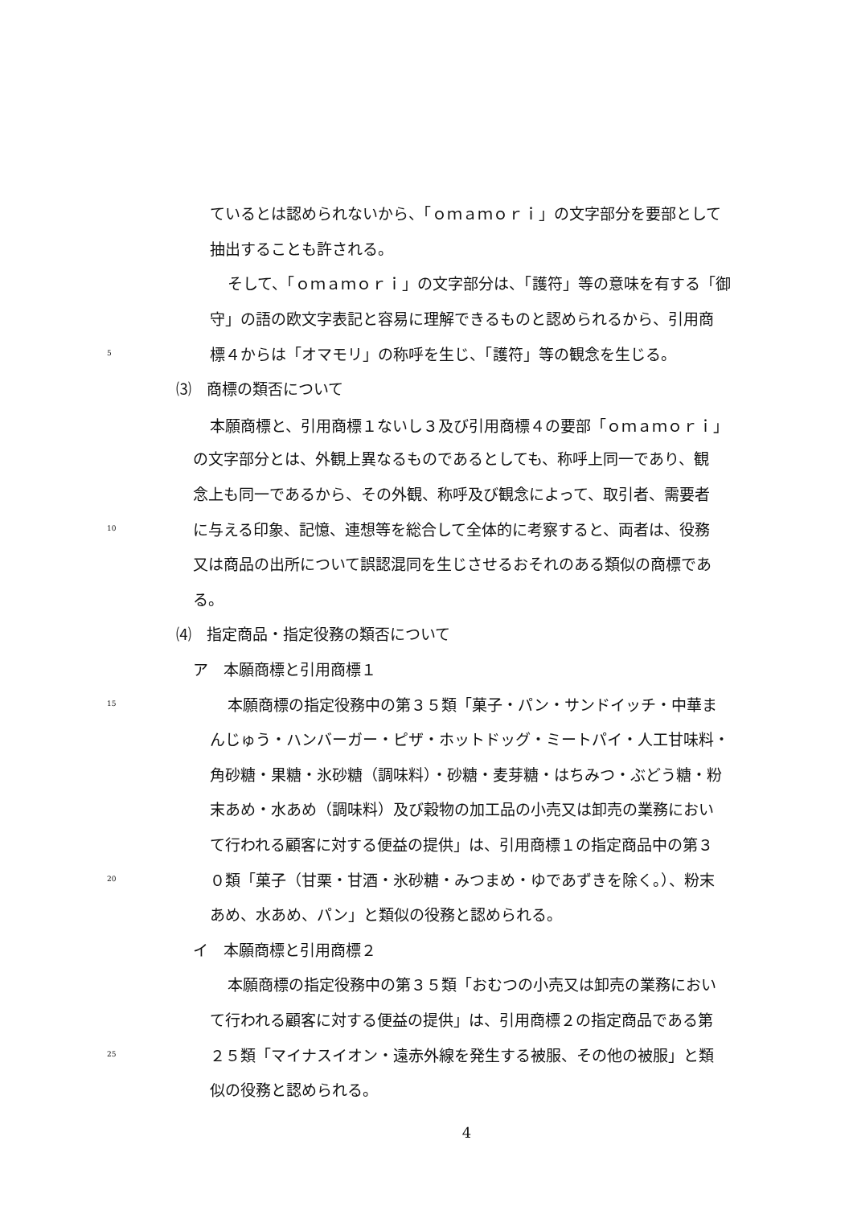ているとは認められないから、「ｏｍａｍｏｒｉ」の文字部分を要部として
抽出することも許される。
そして、「ｏｍａｍｏｒｉ」の文字部分は、「護符」等の意味を有する「御
守」の語の欧文字表記と容易に理解できるものと認められるから、引用商
5 標４からは「オマモリ」の称呼を生じ、「護符」等の観念を生じる。
⑶　商標の類否について
本願商標と、引用商標１ないし３及び引用商標４の要部「ｏｍａｍｏｒｉ」
の文字部分とは、外観上異なるものであるとしても、称呼上同一であり、観
念上も同一であるから、その外観、称呼及び観念によって、取引者、需要者
10 に与える印象、記憶、連想等を総合して全体的に考察すると、両者は、役務
又は商品の出所について誤認混同を生じさせるおそれのある類似の商標であ
る。
⑷　指定商品・指定役務の類否について
ア　本願商標と引用商標１
15 本願商標の指定役務中の第３５類「菓子・パン・サンドイッチ・中華ま
んじゅう・ハンバーガー・ピザ・ホットドッグ・ミートパイ・人工甘味料・
角砂糖・果糖・氷砂糖（調味料）・砂糖・麦芽糖・はちみつ・ぶどう糖・粉
末あめ・水あめ（調味料）及び穀物の加工品の小売又は卸売の業務におい
て行われる顧客に対する便益の提供」は、引用商標１の指定商品中の第３
20 ０類「菓子（甘栗・甘酒・氷砂糖・みつまめ・ゆであずきを除く。）、粉末
あめ、水あめ、パン」と類似の役務と認められる。
イ　本願商標と引用商標２
本願商標の指定役務中の第３５類「おむつの小売又は卸売の業務におい
て行われる顧客に対する便益の提供」は、引用商標２の指定商品である第
25 ２５類「マイナスイオン・遠赤外線を発生する被服、その他の被服」と類
似の役務と認められる。
4